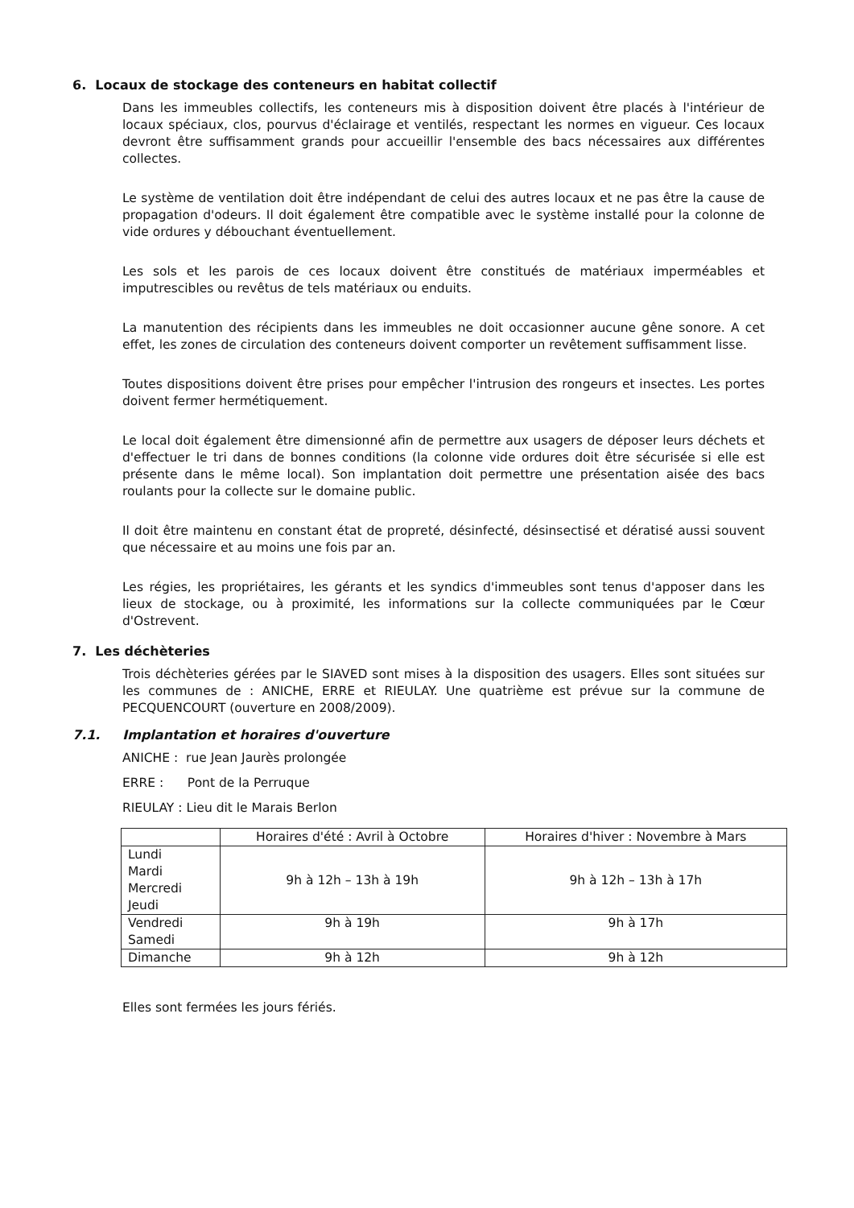6. Locaux de stockage des conteneurs en habitat collectif
Dans les immeubles collectifs, les conteneurs mis à disposition doivent être placés à l'intérieur de locaux spéciaux, clos, pourvus d'éclairage et ventilés, respectant les normes en vigueur. Ces locaux devront être suffisamment grands pour accueillir l'ensemble des bacs nécessaires aux différentes collectes.
Le système de ventilation doit être indépendant de celui des autres locaux et ne pas être la cause de propagation d'odeurs. Il doit également être compatible avec le système installé pour la colonne de vide ordures y débouchant éventuellement.
Les sols et les parois de ces locaux doivent être constitués de matériaux imperméables et imputrescibles ou revêtus de tels matériaux ou enduits.
La manutention des récipients dans les immeubles ne doit occasionner aucune gêne sonore. A cet effet, les zones de circulation des conteneurs doivent comporter un revêtement suffisamment lisse.
Toutes dispositions doivent être prises pour empêcher l'intrusion des rongeurs et insectes. Les portes doivent fermer hermétiquement.
Le local doit également être dimensionné afin de permettre aux usagers de déposer leurs déchets et d'effectuer le tri dans de bonnes conditions (la colonne vide ordures doit être sécurisée si elle est présente dans le même local). Son implantation doit permettre une présentation aisée des bacs roulants pour la collecte sur le domaine public.
Il doit être maintenu en constant état de propreté, désinfecté, désinsectisé et dératisé aussi souvent que nécessaire et au moins une fois par an.
Les régies, les propriétaires, les gérants et les syndics d'immeubles sont tenus d'apposer dans les lieux de stockage, ou à proximité, les informations sur la collecte communiquées par le Cœur d'Ostrevent.
7. Les déchèteries
Trois déchèteries gérées par le SIAVED sont mises à la disposition des usagers. Elles sont situées sur les communes de : ANICHE, ERRE et RIEULAY. Une quatrième est prévue sur la commune de PECQUENCOURT (ouverture en 2008/2009).
7.1. Implantation et horaires d'ouverture
ANICHE : rue Jean Jaurès prolongée
ERRE : Pont de la Perruque
RIEULAY : Lieu dit le Marais Berlon
| | Horaires d'été : Avril à Octobre | Horaires d'hiver : Novembre à Mars |
| --- | --- | --- |
| Lundi Mardi Mercredi Jeudi | 9h à 12h – 13h à 19h | 9h à 12h – 13h à 17h |
| Vendredi Samedi | 9h à 19h | 9h à 17h |
| Dimanche | 9h à 12h | 9h à 12h |
Elles sont fermées les jours fériés.